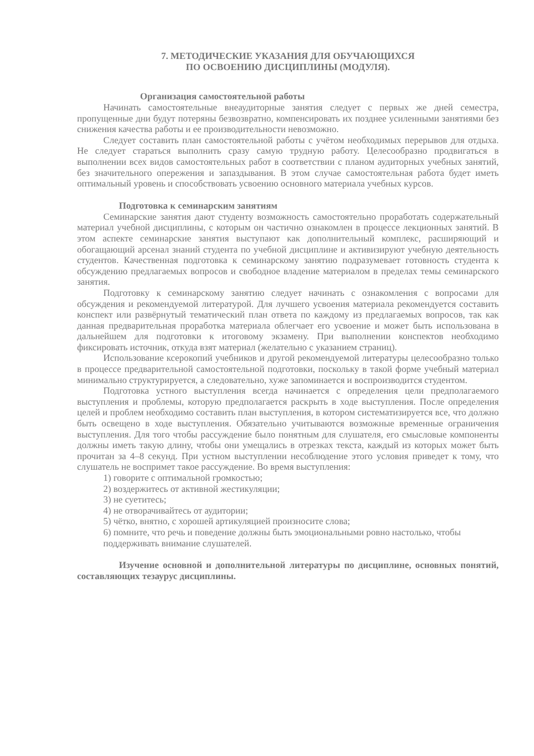7. МЕТОДИЧЕСКИЕ УКАЗАНИЯ ДЛЯ ОБУЧАЮЩИХСЯ
ПО ОСВОЕНИЮ ДИСЦИПЛИНЫ (МОДУЛЯ).
Организация самостоятельной работы
Начинать самостоятельные внеаудиторные занятия следует с первых же дней семестра, пропущенные дни будут потеряны безвозвратно, компенсировать их позднее усиленными занятиями без снижения качества работы и ее производительности невозможно.
Следует составить план самостоятельной работы с учётом необходимых перерывов для отдыха. Не следует стараться выполнить сразу самую трудную работу. Целесообразно продвигаться в выполнении всех видов самостоятельных работ в соответствии с планом аудиторных учебных занятий, без значительного опережения и запаздывания. В этом случае самостоятельная работа будет иметь оптимальный уровень и способствовать усвоению основного материала учебных курсов.
Подготовка к семинарским занятиям
Семинарские занятия дают студенту возможность самостоятельно проработать содержательный материал учебной дисциплины, с которым он частично ознакомлен в процессе лекционных занятий. В этом аспекте семинарские занятия выступают как дополнительный комплекс, расширяющий и обогащающий арсенал знаний студента по учебной дисциплине и активизируют учебную деятельность студентов. Качественная подготовка к семинарскому занятию подразумевает готовность студента к обсуждению предлагаемых вопросов и свободное владение материалом в пределах темы семинарского занятия.
Подготовку к семинарскому занятию следует начинать с ознакомления с вопросами для обсуждения и рекомендуемой литературой. Для лучшего усвоения материала рекомендуется составить конспект или развёрнутый тематический план ответа по каждому из предлагаемых вопросов, так как данная предварительная проработка материала облегчает его усвоение и может быть использована в дальнейшем для подготовки к итоговому экзамену. При выполнении конспектов необходимо фиксировать источник, откуда взят материал (желательно с указанием страниц).
Использование ксерокопий учебников и другой рекомендуемой литературы целесообразно только в процессе предварительной самостоятельной подготовки, поскольку в такой форме учебный материал минимально структурируется, а следовательно, хуже запоминается и воспроизводится студентом.
Подготовка устного выступления всегда начинается с определения цели предполагаемого выступления и проблемы, которую предполагается раскрыть в ходе выступления. После определения целей и проблем необходимо составить план выступления, в котором систематизируется все, что должно быть освещено в ходе выступления. Обязательно учитываются возможные временные ограничения выступления. Для того чтобы рассуждение было понятным для слушателя, его смысловые компоненты должны иметь такую длину, чтобы они умещались в отрезках текста, каждый из которых может быть прочитан за 4–8 секунд. При устном выступлении несоблюдение этого условия приведет к тому, что слушатель не воспримет такое рассуждение. Во время выступления:
1) говорите с оптимальной громкостью;
2) воздержитесь от активной жестикуляции;
3) не суетитесь;
4) не отворачивайтесь от аудитории;
5) чётко, внятно, с хорошей артикуляцией произносите слова;
6) помните, что речь и поведение должны быть эмоциональными ровно настолько, чтобы поддерживать внимание слушателей.
Изучение основной и дополнительной литературы по дисциплине, основных понятий, составляющих тезаурус дисциплины.